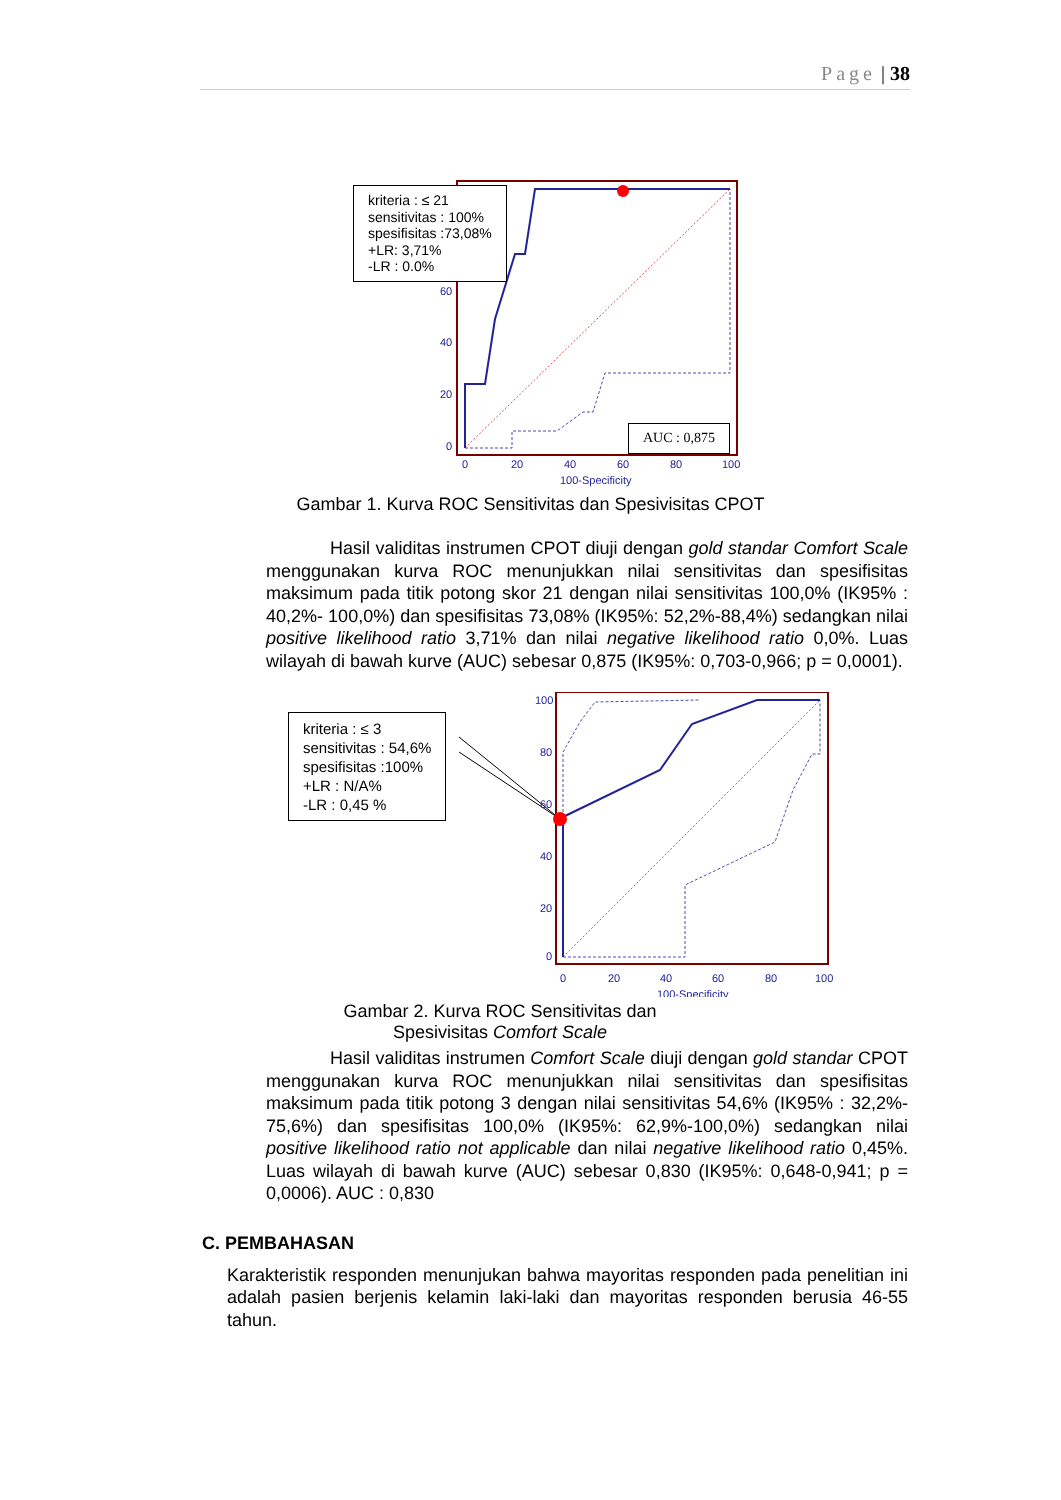Page | 38
60
40
20
0
0
20
40
60
80
100
100-Specificity
kriteria : ≤ 21
sensitivitas : 100%
spesifisitas :73,08%
+LR: 3,71%
-LR : 0.0%
AUC : 0,875
Gambar 1. Kurva ROC Sensitivitas dan Spesivisitas CPOT
Hasil validitas instrumen CPOT diuji dengan gold standar Comfort Scale menggunakan kurva ROC menunjukkan nilai sensitivitas dan spesifisitas maksimum pada titik potong skor 21 dengan nilai sensitivitas 100,0% (IK95% : 40,2%- 100,0%) dan spesifisitas 73,08% (IK95%: 52,2%-88,4%) sedangkan nilai positive likelihood ratio 3,71% dan nilai negative likelihood ratio 0,0%. Luas wilayah di bawah kurve (AUC) sebesar 0,875 (IK95%: 0,703-0,966; p = 0,0001).
100
80
60
40
20
0
0
20
40
60
80
100
100-Specificity
kriteria : ≤ 3
sensitivitas : 54,6%
spesifisitas :100%
+LR : N/A%
-LR : 0,45 %
Gambar 2. Kurva ROC Sensitivitas dan Spesivisitas Comfort Scale
Hasil validitas instrumen Comfort Scale diuji dengan gold standar CPOT menggunakan kurva ROC menunjukkan nilai sensitivitas dan spesifisitas maksimum pada titik potong 3 dengan nilai sensitivitas 54,6% (IK95% : 32,2%- 75,6%) dan spesifisitas 100,0% (IK95%: 62,9%-100,0%) sedangkan nilai positive likelihood ratio not applicable dan nilai negative likelihood ratio 0,45%. Luas wilayah di bawah kurve (AUC) sebesar 0,830 (IK95%: 0,648-0,941; p = 0,0006). AUC : 0,830
C. PEMBAHASAN
Karakteristik responden menunjukan bahwa mayoritas responden pada penelitian ini adalah pasien berjenis kelamin laki-laki dan mayoritas responden berusia 46-55 tahun.